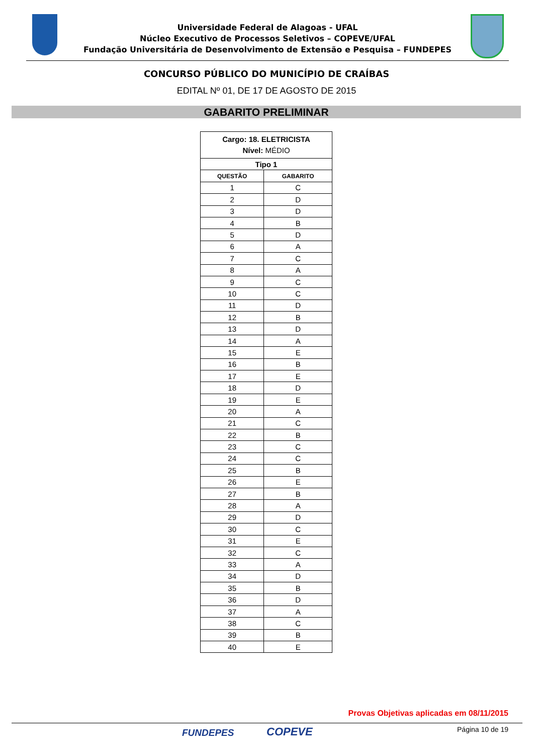Universidade Federal de Alagoas - UFAL
Núcleo Executivo de Processos Seletivos – COPEVE/UFAL
Fundação Universitária de Desenvolvimento de Extensão e Pesquisa – FUNDEPES
CONCURSO PÚBLICO DO MUNICÍPIO DE CRAÍBAS
EDITAL Nº 01, DE 17 DE AGOSTO DE 2015
GABARITO PRELIMINAR
| Cargo: 18. ELETRICISTA Nível: MÉDIO | |
| --- | --- |
| Tipo 1 | |
| QUESTÃO | GABARITO |
| 1 | C |
| 2 | D |
| 3 | D |
| 4 | B |
| 5 | D |
| 6 | A |
| 7 | C |
| 8 | A |
| 9 | C |
| 10 | C |
| 11 | D |
| 12 | B |
| 13 | D |
| 14 | A |
| 15 | E |
| 16 | B |
| 17 | E |
| 18 | D |
| 19 | E |
| 20 | A |
| 21 | C |
| 22 | B |
| 23 | C |
| 24 | C |
| 25 | B |
| 26 | E |
| 27 | B |
| 28 | A |
| 29 | D |
| 30 | C |
| 31 | E |
| 32 | C |
| 33 | A |
| 34 | D |
| 35 | B |
| 36 | D |
| 37 | A |
| 38 | C |
| 39 | B |
| 40 | E |
Provas Objetivas aplicadas em 08/11/2015
FUNDEPES COPEVE Página 10 de 19